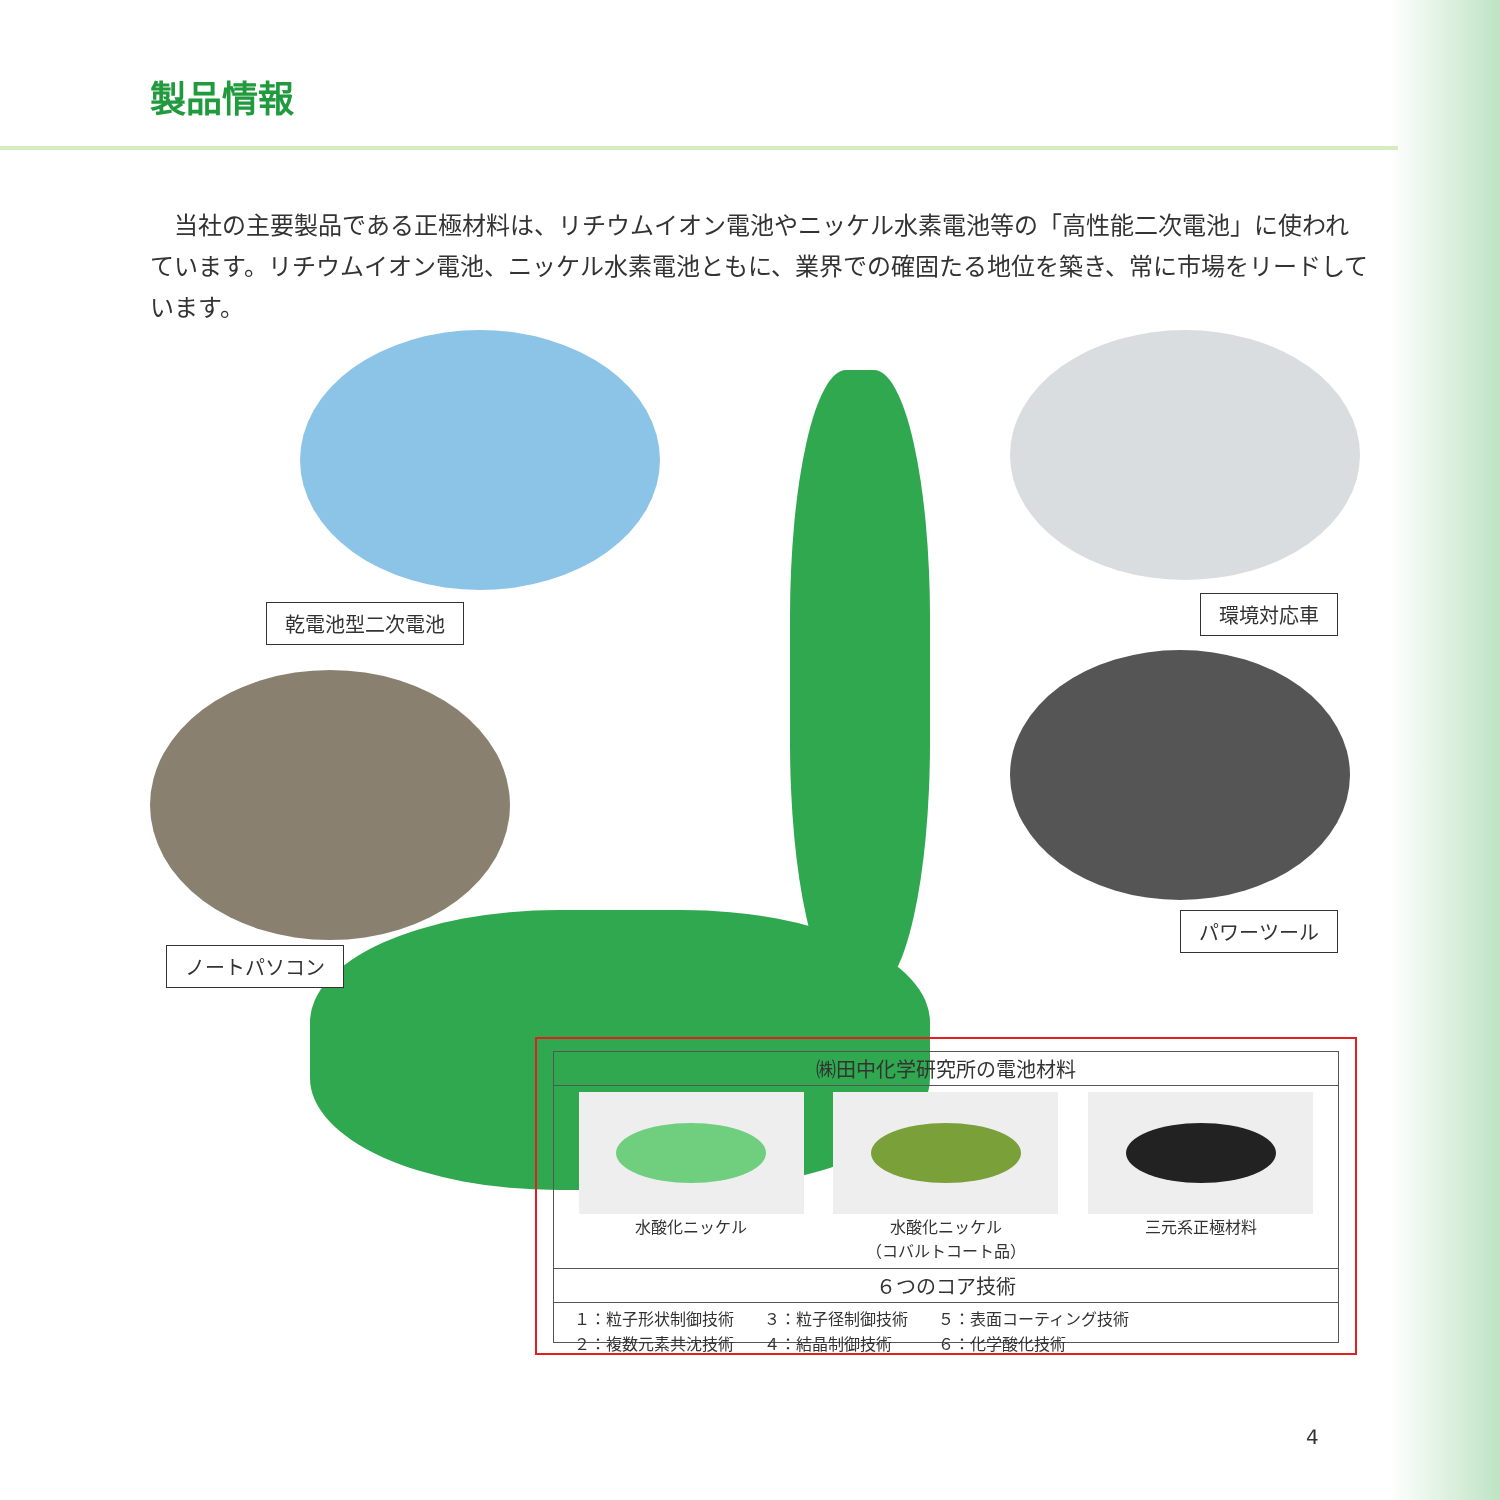製品情報
　当社の主要製品である正極材料は、リチウムイオン電池やニッケル水素電池等の「高性能二次電池」に使われています。リチウムイオン電池、ニッケル水素電池ともに、業界での確固たる地位を築き、常に市場をリードしています。
乾電池型二次電池 環境対応車
ノートパソコン
パワーツール
㈱田中化学研究所の電池材料
水酸化ニッケル 水酸化ニッケル
（コバルトコート品）
三元系正極材料
６つのコア技術
１：粒子形状制御技術
２：複数元素共沈技術
３：粒子径制御技術
４：結晶制御技術
５：表面コーティング技術
６：化学酸化技術
4